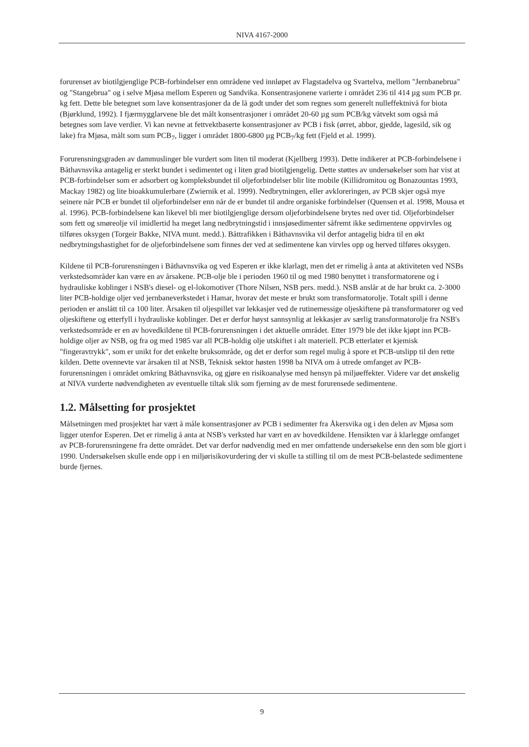NIVA 4167-2000
forurenset av biotilgjenglige PCB-forbindelser enn områdene ved innløpet av Flagstadelva og Svartelva, mellom "Jernbanebrua" og "Stangebrua" og i selve Mjøsa mellom Esperen og Sandvika. Konsentrasjonene varierte i området 236 til 414 µg sum PCB pr. kg fett. Dette ble betegnet som lave konsentrasjoner da de lå godt under det som regnes som generelt nulleffektnivå for biota (Bjørklund, 1992). I fjærmygglarvene ble det målt konsentrasjoner i området 20-60 µg sum PCB/kg våtvekt som også må betegnes som lave verdier. Vi kan nevne at fettvektbaserte konsentrasjoner av PCB i fisk (ørret, abbor, gjedde, lagesild, sik og lake) fra Mjøsa, målt som sum PCB<sub>7</sub>, ligger i området 1800-6800 µg PCB<sub>7</sub>/kg fett (Fjeld et al. 1999).
Forurensningsgraden av dammuslinger ble vurdert som liten til moderat (Kjellberg 1993). Dette indikerer at PCB-forbindelsene i Båthavnsvika antagelig er sterkt bundet i sedimentet og i liten grad biotilgjengelig. Dette støttes av undersøkelser som har vist at PCB-forbindelser som er adsorbert og kompleksbundet til oljeforbindelser blir lite mobile (Killidromitou og Bonazountas 1993, Mackay 1982) og lite bioakkumulerbare (Zwiernik et al. 1999). Nedbrytningen, eller avkloreringen, av PCB skjer også mye seinere når PCB er bundet til oljeforbindelser enn når de er bundet til andre organiske forbindelser (Quensen et al. 1998, Mousa et al. 1996). PCB-forbindelsene kan likevel bli mer biotilgjenglige dersom oljeforbindelsene brytes ned over tid. Oljeforbindelser som fett og smøreolje vil imidlertid ha meget lang nedbrytningstid i innsjøsedimenter såfremt ikke sedimentene oppvirvles og tilføres oksygen (Torgeir Bakke, NIVA munt. medd.). Båttrafikken i Båthavnsvika vil derfor antagelig bidra til en økt nedbrytningshastighet for de oljeforbindelsene som finnes der ved at sedimentene kan virvles opp og herved tilføres oksygen.
Kildene til PCB-forurensningen i Båthavnsvika og ved Esperen er ikke klarlagt, men det er rimelig å anta at aktiviteten ved NSBs verkstedsområder kan være en av årsakene. PCB-olje ble i perioden 1960 til og med 1980 benyttet i transformatorene og i hydrauliske koblinger i NSB's diesel- og el-lokomotiver (Thore Nilsen, NSB pers. medd.). NSB anslår at de har brukt ca. 2-3000 liter PCB-holdige oljer ved jernbaneverkstedet i Hamar, hvorav det meste er brukt som transformatorolje. Totalt spill i denne perioden er anslått til ca 100 liter. Årsaken til oljespillet var lekkasjer ved de rutinemessige oljeskiftene på transformatorer og ved oljeskiftene og etterfyll i hydrauliske koblinger. Det er derfor høyst sannsynlig at lekkasjer av særlig transformatorolje fra NSB's verkstedsområde er en av hovedkildene til PCB-forurensningen i det aktuelle området. Etter 1979 ble det ikke kjøpt inn PCB-holdige oljer av NSB, og fra og med 1985 var all PCB-holdig olje utskiftet i alt materiell. PCB etterlater et kjemisk "fingeravtrykk", som er unikt for det enkelte bruksområde, og det er derfor som regel mulig å spore et PCB-utslipp til den rette kilden. Dette ovennevte var årsaken til at NSB, Teknisk sektor høsten 1998 ba NIVA om å utrede omfanget av PCB-forurensningen i området omkring Båthavnsvika, og gjøre en risikoanalyse med hensyn på miljøeffekter. Videre var det ønskelig at NIVA vurderte nødvendigheten av eventuelle tiltak slik som fjerning av de mest forurensede sedimentene.
1.2. Målsetting for prosjektet
Målsetningen med prosjektet har vært å måle konsentrasjoner av PCB i sedimenter fra Åkersvika og i den delen av Mjøsa som ligger utenfor Esperen. Det er rimelig å anta at NSB's verksted har vært en av hovedkildene. Hensikten var å klarlegge omfanget av PCB-forurensningene fra dette området. Det var derfor nødvendig med en mer omfattende undersøkelse enn den som ble gjort i 1990. Undersøkelsen skulle ende opp i en miljørisikovurdering der vi skulle ta stilling til om de mest PCB-belastede sedimentene burde fjernes.
9